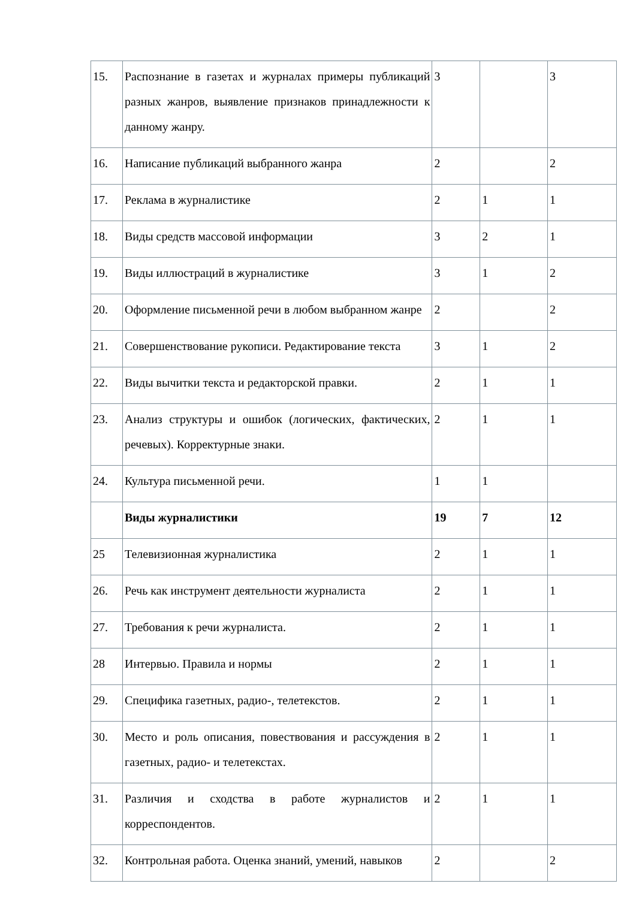| 15. | Распознание в газетах и журналах примеры публикаций разных жанров, выявление признаков принадлежности к данному жанру. | 3 | | 3 |
| 16. | Написание публикаций выбранного жанра | 2 | | 2 |
| 17. | Реклама в журналистике | 2 | 1 | 1 |
| 18. | Виды средств массовой информации | 3 | 2 | 1 |
| 19. | Виды иллюстраций в журналистике | 3 | 1 | 2 |
| 20. | Оформление письменной речи в любом выбранном жанре | 2 | | 2 |
| 21. | Совершенствование рукописи. Редактирование текста | 3 | 1 | 2 |
| 22. | Виды вычитки текста и редакторской правки. | 2 | 1 | 1 |
| 23. | Анализ структуры и ошибок (логических, фактических, речевых). Корректурные знаки. | 2 | 1 | 1 |
| 24. | Культура письменной речи. | 1 | 1 | |
| | Виды журналистики | 19 | 7 | 12 |
| 25 | Телевизионная журналистика | 2 | 1 | 1 |
| 26. | Речь как инструмент деятельности журналиста | 2 | 1 | 1 |
| 27. | Требования к речи журналиста. | 2 | 1 | 1 |
| 28 | Интервью. Правила и нормы | 2 | 1 | 1 |
| 29. | Специфика газетных, радио-, телетекстов. | 2 | 1 | 1 |
| 30. | Место и роль описания, повествования и рассуждения в газетных, радио- и телетекстах. | 2 | 1 | 1 |
| 31. | Различия и сходства в работе журналистов и корреспондентов. | 2 | 1 | 1 |
| 32. | Контрольная работа. Оценка знаний, умений, навыков | 2 | | 2 |